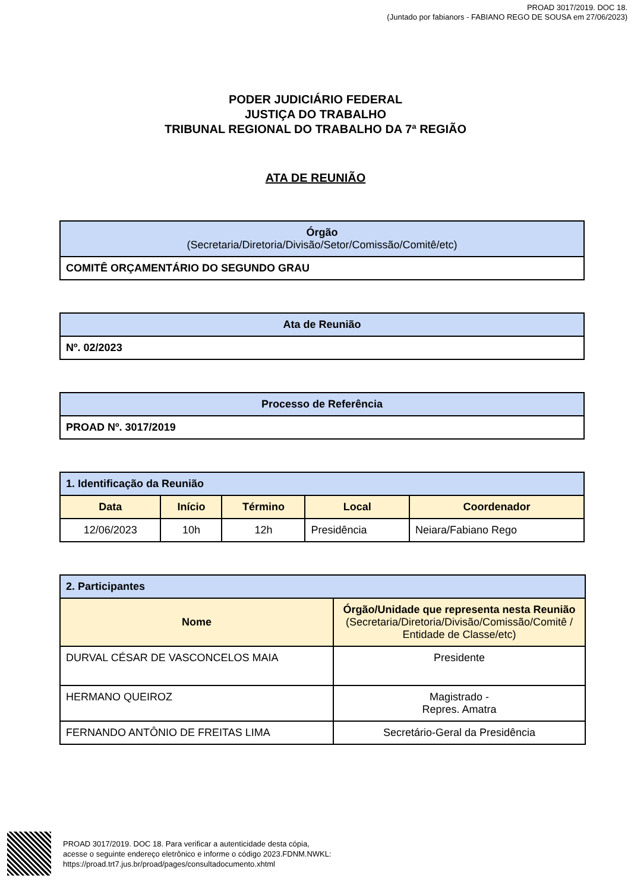PROAD 3017/2019. DOC 18.
(Juntado por fabianors - FABIANO REGO DE SOUSA em 27/06/2023)
PODER JUDICIÁRIO FEDERAL
JUSTIÇA DO TRABALHO
TRIBUNAL REGIONAL DO TRABALHO DA 7ª REGIÃO
ATA DE REUNIÃO
| Órgão (Secretaria/Diretoria/Divisão/Setor/Comissão/Comitê/etc) |
| --- |
| COMITÊ ORÇAMENTÁRIO DO SEGUNDO GRAU |
| Ata de Reunião |
| --- |
| Nº. 02/2023 |
| Processo de Referência |
| --- |
| PROAD Nº. 3017/2019 |
| 1. Identificação da Reunião | | | | |
| --- | --- | --- | --- | --- |
| Data | Início | Término | Local | Coordenador |
| 12/06/2023 | 10h | 12h | Presidência | Neiara/Fabiano Rego |
| 2. Participantes | |
| --- | --- |
| Nome | Órgão/Unidade que representa nesta Reunião (Secretaria/Diretoria/Divisão/Comissão/Comitê / Entidade de Classe/etc) |
| DURVAL CÉSAR DE VASCONCELOS MAIA | Presidente |
| HERMANO QUEIROZ | Magistrado - Repres. Amatra |
| FERNANDO ANTÔNIO DE FREITAS LIMA | Secretário-Geral da Presidência |
PROAD 3017/2019. DOC 18. Para verificar a autenticidade desta cópia,
acesse o seguinte endereço eletrônico e informe o código 2023.FDNM.NWKL:
https://proad.trt7.jus.br/proad/pages/consultadocumento.xhtml